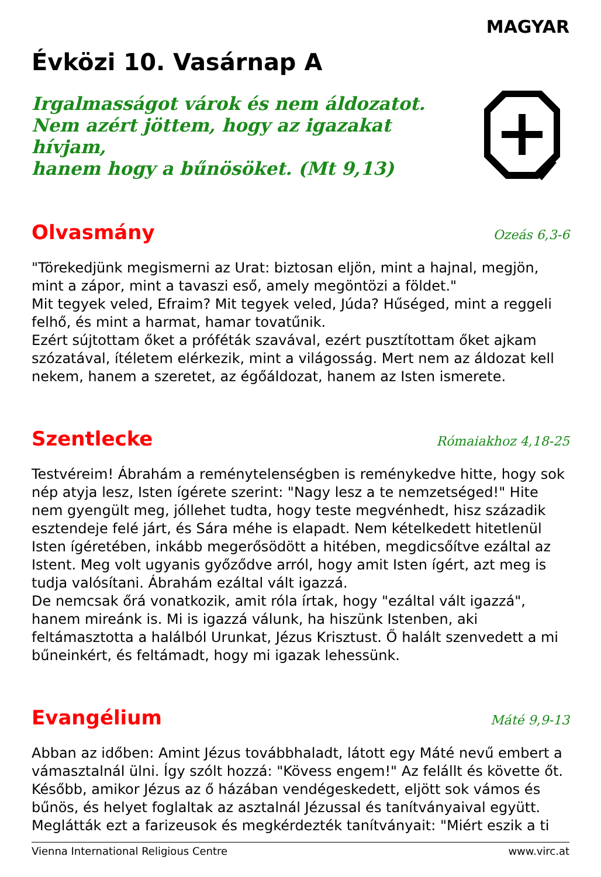MAGYAR
Évközi 10. Vasárnap A
Irgalmasságot várok és nem áldozatot.
Nem azért jöttem, hogy az igazakat hívjam,
hanem hogy a bűnösöket. (Mt 9,13)
Olvasmány
Ozeás 6,3-6
"Törekedjünk megismerni az Urat: biztosan eljön, mint a hajnal, megjön, mint a zápor, mint a tavaszi eső, amely megöntözi a földet."
Mit tegyek veled, Efraim? Mit tegyek veled, Júda? Hűséged, mint a reggeli felhő, és mint a harmat, hamar tovatűnik.
Ezért sújtottam őket a próféták szavával, ezért pusztítottam őket ajkam szózatával, ítéletem elérkezik, mint a világosság. Mert nem az áldozat kell nekem, hanem a szeretet, az égőáldozat, hanem az Isten ismerete.
Szentlecke
Rómaiakhoz 4,18-25
Testvéreim! Ábrahám a reménytelenségben is reménykedve hitte, hogy sok nép atyja lesz, Isten ígérete szerint: "Nagy lesz a te nemzetséged!" Hite nem gyengült meg, jóllehet tudta, hogy teste megvénhedt, hisz századik esztendeje felé járt, és Sára méhe is elapadt. Nem kételkedett hitetlenül Isten ígéretében, inkább megerősödött a hitében, megdicsőítve ezáltal az Istent. Meg volt ugyanis győződve arról, hogy amit Isten ígért, azt meg is tudja valósítani. Ábrahám ezáltal vált igazzá.
De nemcsak őrá vonatkozik, amit róla írtak, hogy "ezáltal vált igazzá", hanem mireánk is. Mi is igazzá válunk, ha hiszünk Istenben, aki feltámasztotta a halálból Urunkat, Jézus Krisztust. Ő halált szenvedett a mi bűneinkért, és feltámadt, hogy mi igazak lehessünk.
Evangélium
Máté 9,9-13
Abban az időben: Amint Jézus továbbhaladt, látott egy Máté nevű embert a vámasztalnál ülni. Így szólt hozzá: "Kövess engem!" Az felállt és követte őt. Később, amikor Jézus az ő házában vendégeskedett, eljött sok vámos és bűnös, és helyet foglaltak az asztalnál Jézussal és tanítványaival együtt. Meglátták ezt a farizeusok és megkérdezték tanítványait: "Miért eszik a ti
Vienna International Religious Centre www.virc.at